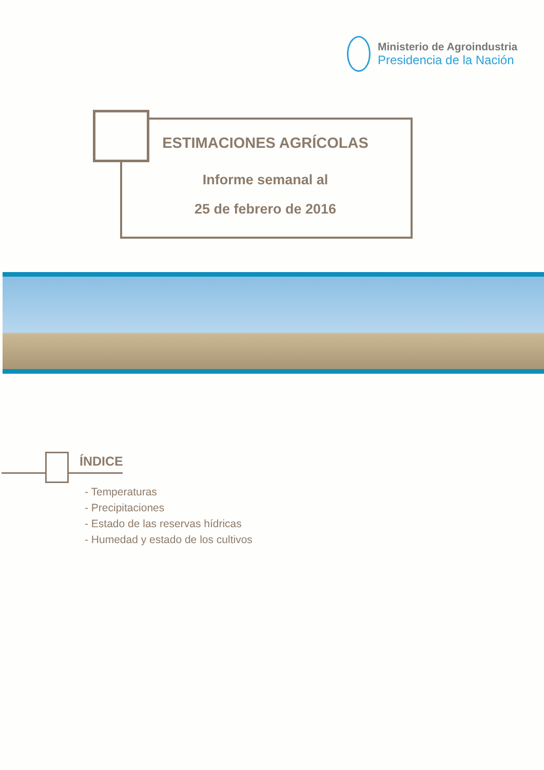Ministerio de Agroindustria
Presidencia de la Nación
ESTIMACIONES AGRÍCOLAS
Informe semanal al
25 de febrero de 2016
ÍNDICE
- Temperaturas
- Precipitaciones
- Estado de las reservas hídricas
- Humedad y estado de los cultivos